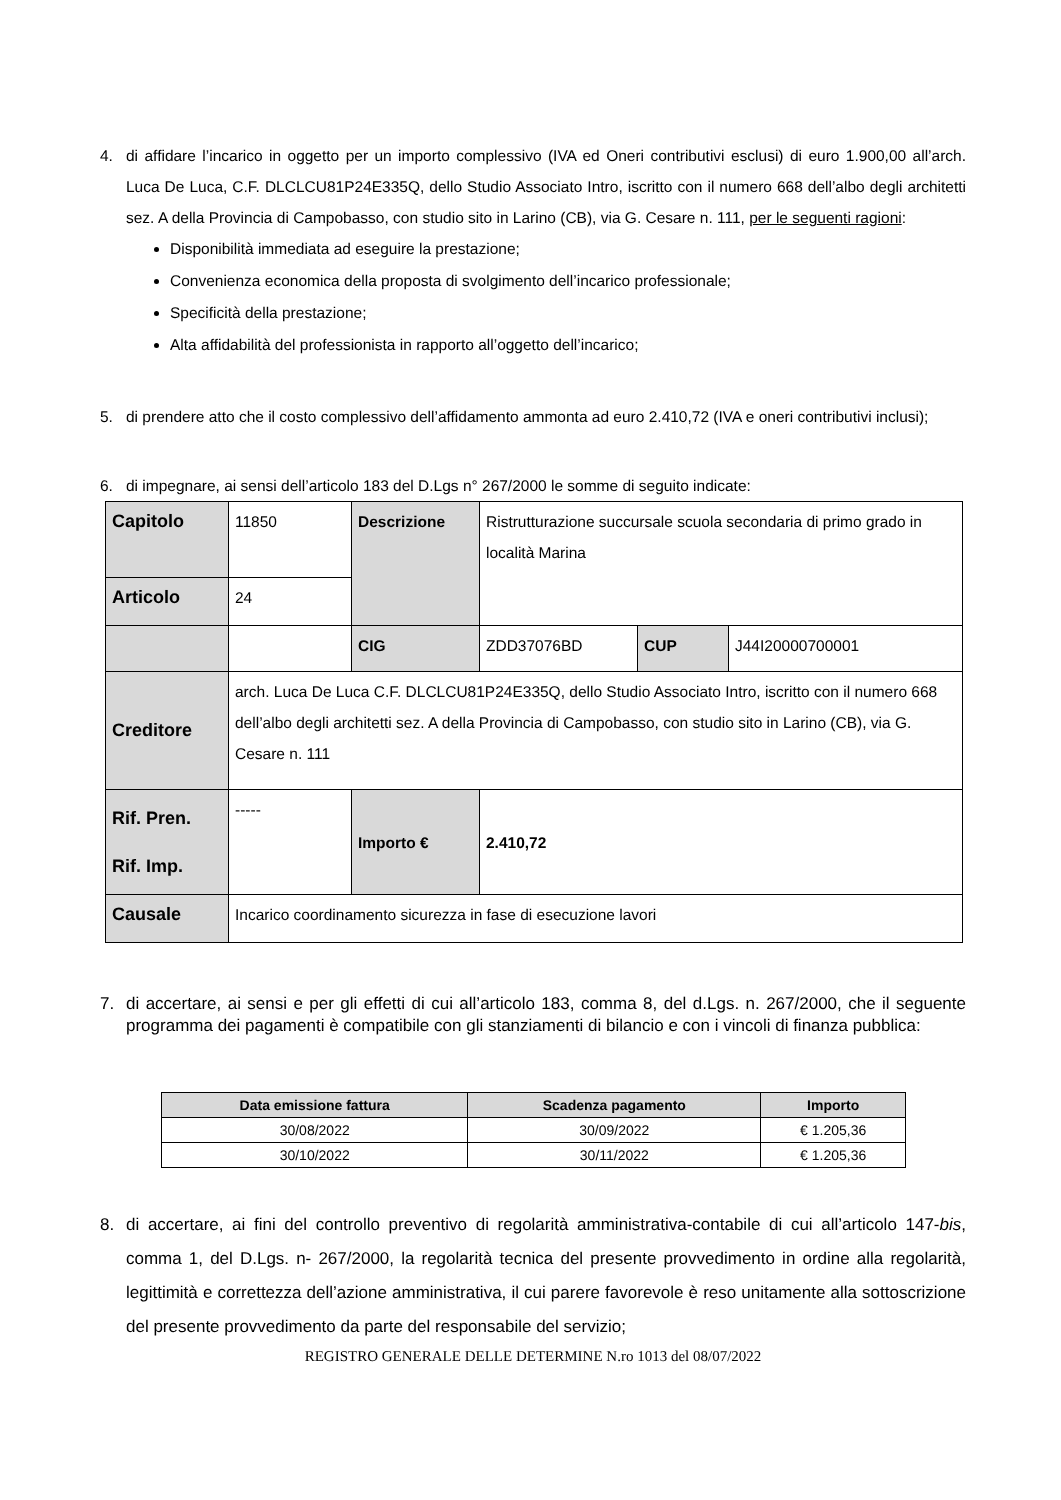4. di affidare l’incarico in oggetto per un importo complessivo (IVA ed Oneri contributivi esclusi) di euro 1.900,00 all’arch. Luca De Luca, C.F. DLCLCU81P24E335Q, dello Studio Associato Intro, iscritto con il numero 668 dell’albo degli architetti sez. A della Provincia di Campobasso, con studio sito in Larino (CB), via G. Cesare n. 111, per le seguenti ragioni:
Disponibilità immediata ad eseguire la prestazione;
Convenienza economica della proposta di svolgimento dell’incarico professionale;
Specificità della prestazione;
Alta affidabilità del professionista in rapporto all’oggetto dell’incarico;
5. di prendere atto che il costo complessivo dell’affidamento ammonta ad euro 2.410,72 (IVA e oneri contributivi inclusi);
6. di impegnare, ai sensi dell’articolo 183 del D.Lgs n° 267/2000 le somme di seguito indicate:
| Capitolo | 11850 | Descrizione | Ristrutturazione succursale scuola secondaria di primo grado in località Marina | | |
| Articolo | 24 | | | | |
| | | CIG | ZDD37076BD | CUP | J44I20000700001 |
| Creditore | arch. Luca De Luca C.F. DLCLCU81P24E335Q, dello Studio Associato Intro, iscritto con il numero 668 dell’albo degli architetti sez. A della Provincia di Campobasso, con studio sito in Larino (CB), via G. Cesare n. 111 | | | | |
| Rif. Pren. Rif. Imp. | ----- | Importo € | 2.410,72 | | |
| Causale | Incarico coordinamento sicurezza in fase di esecuzione lavori | | | | |
7. di accertare, ai sensi e per gli effetti di cui all’articolo 183, comma 8, del d.Lgs. n. 267/2000, che il seguente programma dei pagamenti è compatibile con gli stanziamenti di bilancio e con i vincoli di finanza pubblica:
| Data emissione fattura | Scadenza pagamento | Importo |
| --- | --- | --- |
| 30/08/2022 | 30/09/2022 | € 1.205,36 |
| 30/10/2022 | 30/11/2022 | € 1.205,36 |
8. di accertare, ai fini del controllo preventivo di regolarità amministrativa-contabile di cui all’articolo 147-bis, comma 1, del D.Lgs. n- 267/2000, la regolarità tecnica del presente provvedimento in ordine alla regolarità, legittimità e correttezza dell’azione amministrativa, il cui parere favorevole è reso unitamente alla sottoscrizione del presente provvedimento da parte del responsabile del servizio;
REGISTRO GENERALE DELLE DETERMINE N.ro 1013 del 08/07/2022